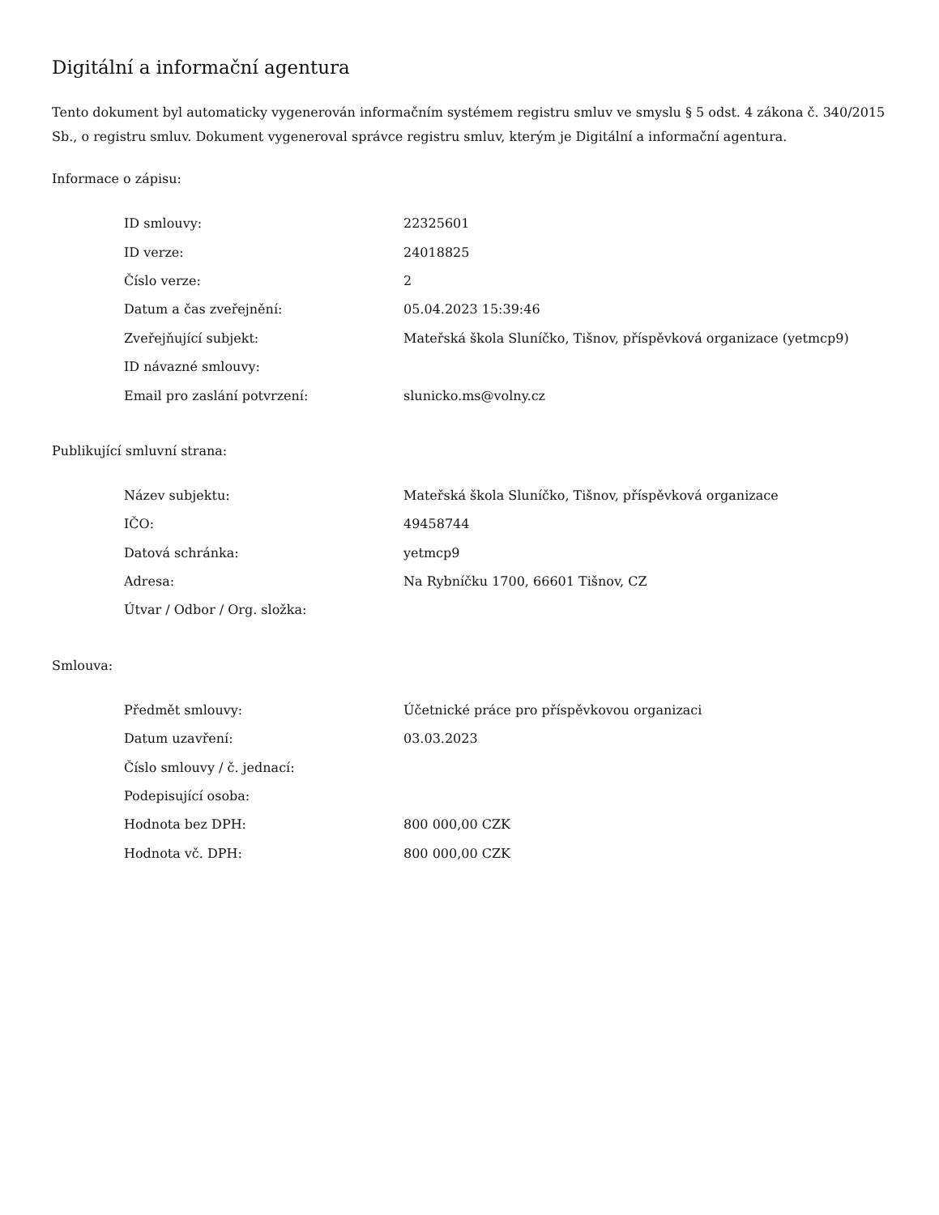Digitální a informační agentura
Tento dokument byl automaticky vygenerován informačním systémem registru smluv ve smyslu § 5 odst. 4 zákona č. 340/2015 Sb., o registru smluv. Dokument vygeneroval správce registru smluv, kterým je Digitální a informační agentura.
Informace o zápisu:
| ID smlouvy: | 22325601 |
| ID verze: | 24018825 |
| Číslo verze: | 2 |
| Datum a čas zveřejnění: | 05.04.2023 15:39:46 |
| Zveřejňující subjekt: | Mateřská škola Sluníčko, Tišnov, příspěvková organizace (yetmcp9) |
| ID návazné smlouvy: | |
| Email pro zaslání potvrzení: | slunicko.ms@volny.cz |
Publikující smluvní strana:
| Název subjektu: | Mateřská škola Sluníčko, Tišnov, příspěvková organizace |
| IČO: | 49458744 |
| Datová schránka: | yetmcp9 |
| Adresa: | Na Rybníčku 1700, 66601 Tišnov, CZ |
| Útvar / Odbor / Org. složka: | |
Smlouva:
| Předmět smlouvy: | Účetnické práce pro příspěvkovou organizaci |
| Datum uzavření: | 03.03.2023 |
| Číslo smlouvy / č. jednací: | |
| Podepisující osoba: | |
| Hodnota bez DPH: | 800 000,00 CZK |
| Hodnota vč. DPH: | 800 000,00 CZK |